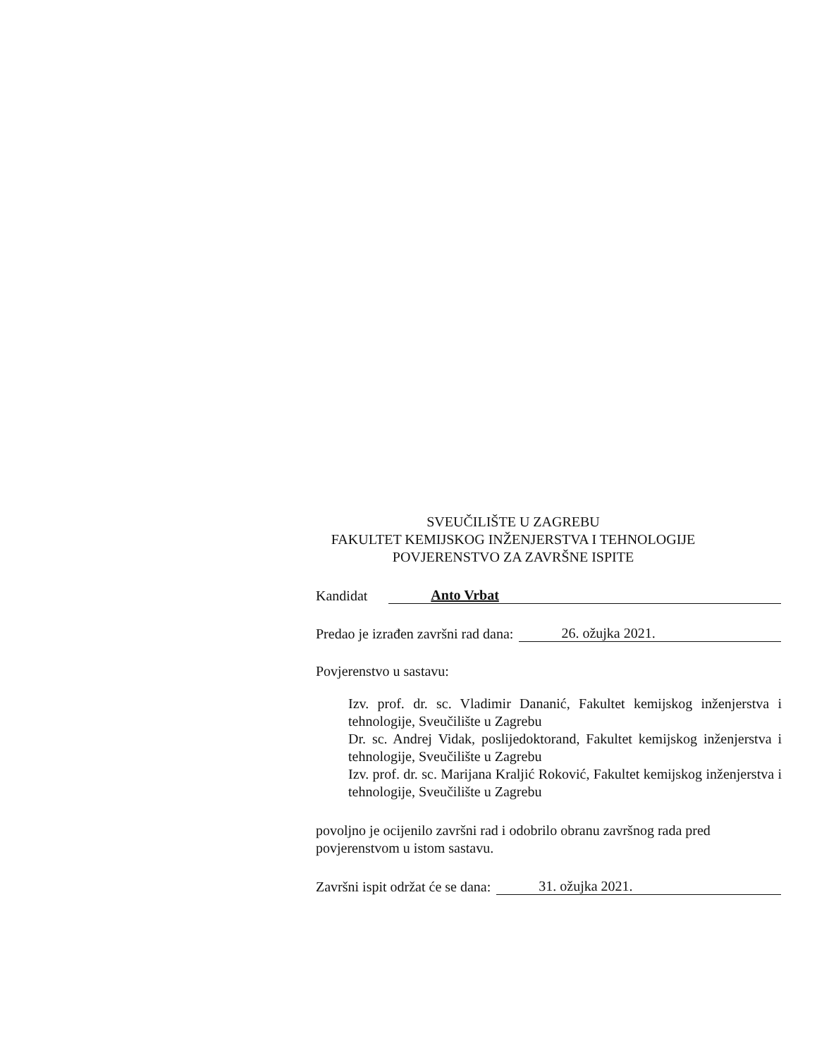SVEUČILIŠTE U ZAGREBU
FAKULTET KEMIJSKOG INŽENJERSTVA I TEHNOLOGIJE
POVJERENSTVO ZA ZAVRŠNE ISPITE
Kandidat Anto Vrbat
Predao je izrađen završni rad dana: 26. ožujka 2021.
Povjerenstvo u sastavu:
Izv. prof. dr. sc. Vladimir Dananić, Fakultet kemijskog inženjerstva i tehnologije, Sveučilište u Zagrebu
Dr. sc. Andrej Vidak, poslijedoktorand, Fakultet kemijskog inženjerstva i tehnologije, Sveučilište u Zagrebu
Izv. prof. dr. sc. Marijana Kraljić Roković, Fakultet kemijskog inženjerstva i tehnologije, Sveučilište u Zagrebu
povoljno je ocijenilo završni rad i odobrilo obranu završnog rada pred povjerenstvom u istom sastavu.
Završni ispit održat će se dana: 31. ožujka 2021.